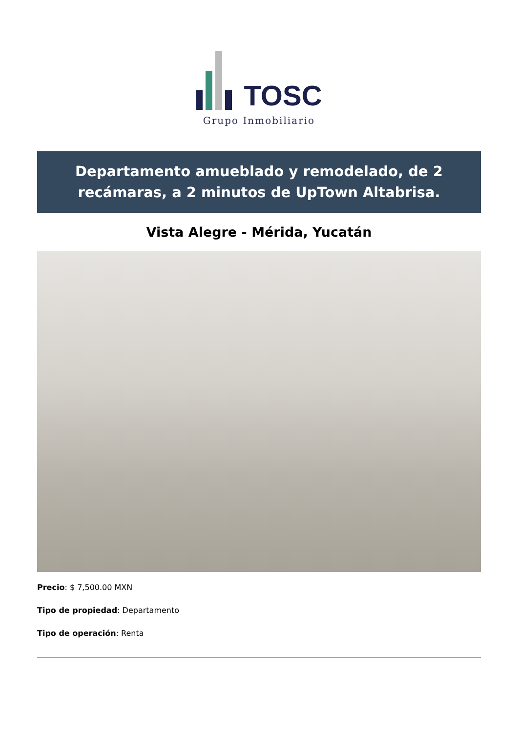TOSC
Grupo Inmobiliario
Departamento amueblado y remodelado, de 2 recámaras, a 2 minutos de UpTown Altabrisa.
Vista Alegre - Mérida, Yucatán
Precio: $ 7,500.00 MXN
Tipo de propiedad: Departamento
Tipo de operación: Renta